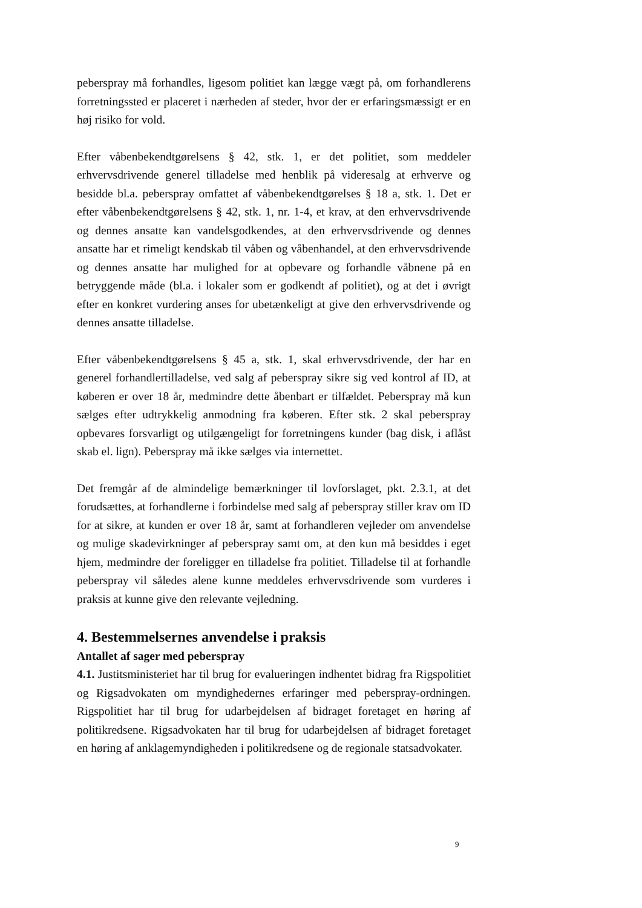peberspray må forhandles, ligesom politiet kan lægge vægt på, om forhandlerens forretningssted er placeret i nærheden af steder, hvor der er erfaringsmæssigt er en høj risiko for vold.
Efter våbenbekendtgørelsens § 42, stk. 1, er det politiet, som meddeler erhvervsdrivende generel tilladelse med henblik på videresalg at erhverve og besidde bl.a. peberspray omfattet af våbenbekendtgørelses § 18 a, stk. 1. Det er efter våbenbekendtgørelsens § 42, stk. 1, nr. 1-4, et krav, at den erhvervsdrivende og dennes ansatte kan vandelsgodkendes, at den erhvervsdrivende og dennes ansatte har et rimeligt kendskab til våben og våbenhandel, at den erhvervsdrivende og dennes ansatte har mulighed for at opbevare og forhandle våbnene på en betryggende måde (bl.a. i lokaler som er godkendt af politiet), og at det i øvrigt efter en konkret vurdering anses for ubetænkeligt at give den erhvervsdrivende og dennes ansatte tilladelse.
Efter våbenbekendtgørelsens § 45 a, stk. 1, skal erhvervsdrivende, der har en generel forhandlertilladelse, ved salg af peberspray sikre sig ved kontrol af ID, at køberen er over 18 år, medmindre dette åbenbart er tilfældet. Peberspray må kun sælges efter udtrykkelig anmodning fra køberen. Efter stk. 2 skal peberspray opbevares forsvarligt og utilgængeligt for forretningens kunder (bag disk, i aflåst skab el. lign). Peberspray må ikke sælges via internettet.
Det fremgår af de almindelige bemærkninger til lovforslaget, pkt. 2.3.1, at det forudsættes, at forhandlerne i forbindelse med salg af peberspray stiller krav om ID for at sikre, at kunden er over 18 år, samt at forhandleren vejleder om anvendelse og mulige skadevirkninger af peberspray samt om, at den kun må besiddes i eget hjem, medmindre der foreligger en tilladelse fra politiet. Tilladelse til at forhandle peberspray vil således alene kunne meddeles erhvervsdrivende som vurderes i praksis at kunne give den relevante vejledning.
4. Bestemmelsernes anvendelse i praksis
Antallet af sager med peberspray
4.1. Justitsministeriet har til brug for evalueringen indhentet bidrag fra Rigspolitiet og Rigsadvokaten om myndighedernes erfaringer med peberspray-ordningen. Rigspolitiet har til brug for udarbejdelsen af bidraget foretaget en høring af politikredsene. Rigsadvokaten har til brug for udarbejdelsen af bidraget foretaget en høring af anklagemyndigheden i politikredsene og de regionale statsadvokater.
9